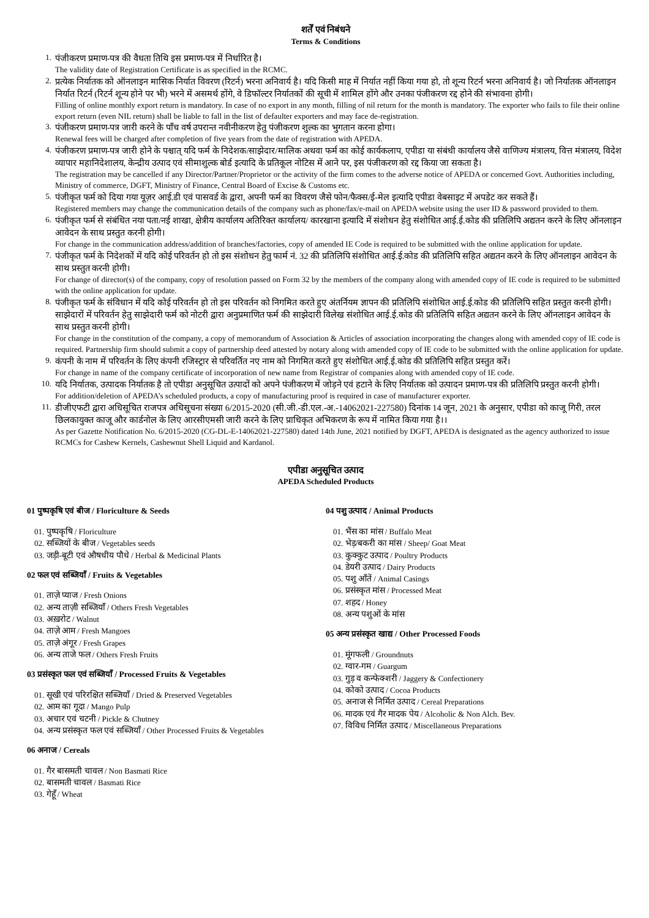शर्तें एवं निबंधने
Terms & Conditions
1. पंजीकरण प्रमाण-पत्र की वैधता तिथि इस प्रमाण-पत्र में निर्धारित है।
The validity date of Registration Certificate is as specified in the RCMC.
2. प्रत्येक निर्यातक को ऑनलाइन मासिक निर्यात विवरण (रिटर्न) भरना अनिवार्य है। यदि किसी माह में निर्यात नहीं किया गया हो, तो शून्य रिटर्न भरना अनिवार्य है। जो निर्यातक ऑनलाइन निर्यात रिटर्न (रिटर्न शून्य होने पर भी) भरने में असमर्थ होंगे, वे डिफॉल्टर निर्यातकों की सूची में शामिल होंगे और उनका पंजीकरण रद्द होने की संभावना होगी।
Filling of online monthly export return is mandatory. In case of no export in any month, filling of nil return for the month is mandatory. The exporter who fails to file their online export return (even NIL return) shall be liable to fall in the list of defaulter exporters and may face de-registration.
3. पंजीकरण प्रमाण-पत्र जारी करने के पाँच वर्ष उपरान्त नवीनीकरण हेतु पंजीकरण शुल्क का भुगतान करना होगा।
Renewal fees will be charged after completion of five years from the date of registration with APEDA.
4. पंजीकरण प्रमाण-पत्र जारी होने के पश्चात् यदि फर्म के निदेशक/साझेदार/मालिक अथवा फर्म का कोई कार्यकलाप, एपीडा या संबंधी कार्यालय जैसे वाणिज्य मंत्रालय, वित्त मंत्रालय, विदेश व्यापार महानिदेशालय, केन्द्रीय उत्पाद एवं सीमाशुल्क बोर्ड इत्यादि के प्रतिकूल नोटिस में आने पर, इस पंजीकरण को रद्द किया जा सकता है।
The registration may be cancelled if any Director/Partner/Proprietor or the activity of the firm comes to the adverse notice of APEDA or concerned Govt. Authorities including, Ministry of commerce, DGFT, Ministry of Finance, Central Board of Excise & Customs etc.
5. पंजीकृत फर्म को दिया गया यूज़र आई.डी एवं पासवर्ड के द्वारा, अपनी फर्म का विवरण जैसे फोन/फैक्स/ई-मेल इत्यादि एपीडा वेबसाइट में अपडेट कर सकते हैं।
Registered members may change the communication details of the company such as phone/fax/e-mail on APEDA website using the user ID & password provided to them.
6. पंजीकृत फर्म से संबंधित नया पता/नई शाखा, क्षेत्रीय कार्यालय अतिरिक्त कार्यालय/ कारखाना इत्यादि में संशोधन हेतु संशोधित आई.ई.कोड की प्रतिलिपि अद्यतन करने के लिए ऑनलाइन आवेदन के साथ प्रस्तुत करनी होगी।
For change in the communication address/addition of branches/factories, copy of amended IE Code is required to be submitted with the online application for update.
7. पंजीकृत फर्म के निदेशकों में यदि कोई परिवर्तन हो तो इस संशोधन हेतु फार्म नं. 32 की प्रतिलिपि संशोधित आई.ई.कोड की प्रतिलिपि सहित अद्यतन करने के लिए ऑनलाइन आवेदन के साथ प्रस्तुत करनी होगी।
For change of director(s) of the company, copy of resolution passed on Form 32 by the members of the company along with amended copy of IE code is required to be submitted with the online application for update.
8. पंजीकृत फर्म के संविधान में यदि कोई परिवर्तन हो तो इस परिवर्तन को निगमित करते हुए अंतर्नियम ज्ञापन की प्रतिलिपि संशोधित आई.ई.कोड की प्रतिलिपि सहित प्रस्तुत करनी होगी। साझेदारों में परिवर्तन हेतु साझेदारी फर्म को नोटरी द्वारा अनुप्रमाणित फर्म की साझेदारी विलेख संशोधित आई.ई.कोड की प्रतिलिपि सहित अद्यतन करने के लिए ऑनलाइन आवेदन के साथ प्रस्तुत करनी होगी।
For change in the constitution of the company, a copy of memorandum of Association & Articles of association incorporating the changes along with amended copy of IE code is required. Partnership firm should submit a copy of partnership deed attested by notary along with amended copy of IE code to be submitted with the online application for update.
9. कंपनी के नाम में परिवर्तन के लिए कंपनी रजिस्ट्रार से परिवर्तित नए नाम को निगमित करते हुए संशोधित आई.ई.कोड की प्रतिलिपि सहित प्रस्तुत करें।
For change in name of the company certificate of incorporation of new name from Registrar of companies along with amended copy of IE code.
10. यदि निर्यातक, उत्पादक निर्यातक है तो एपीडा अनुसूचित उत्पादों को अपने पंजीकरण में जोड़ने एवं हटाने के लिए निर्यातक को उत्पादन प्रमाण-पत्र की प्रतिलिपि प्रस्तुत करनी होगी।
For addition/deletion of APEDA’s scheduled products, a copy of manufacturing proof is required in case of manufacturer exporter.
11. डीजीएफटी द्वारा अधिसूचित राजपत्र अधिसूचना संख्या 6/2015-2020 (सी.जी.-डी.एल.-अ.-14062021-227580) दिनांक 14 जून, 2021 के अनुसार, एपीडा को काजू गिरी, तरल छिलकायुक्त काजू और कार्डनोल के लिए आरसीएमसी जारी करने के लिए प्राधिकृत अभिकरण के रूप में नामित किया गया है।।
As per Gazette Notification No. 6/2015-2020 (CG-DL-E-14062021-227580) dated 14th June, 2021 notified by DGFT, APEDA is designated as the agency authorized to issue RCMCs for Cashew Kernels, Cashewnut Shell Liquid and Kardanol.
एपीडा अनुसूचित उत्पाद
APEDA Scheduled Products
01 पुष्पकृषि एवं बीज / Floriculture & Seeds
01. पुष्पकृषि / Floriculture
02. सब्जियों के बीज / Vegetables seeds
03. जड़ी-बूटी एवं औषधीय पौधे / Herbal & Medicinal Plants
02 फल एवं सब्जियाँ / Fruits & Vegetables
01. ताज़े प्याज / Fresh Onions
02. अन्य ताज़ी सब्जियाँ / Others Fresh Vegetables
03. अख़रोट / Walnut
04. ताज़े आम / Fresh Mangoes
05. ताज़े अंगूर / Fresh Grapes
06. अन्य ताजे फल / Others Fresh Fruits
03 प्रसंस्कृत फल एवं सब्जियाँ / Processed Fruits & Vegetables
01. सूखी एवं परिरक्षित सब्जियाँ / Dried & Preserved Vegetables
02. आम का गूदा / Mango Pulp
03. अचार एवं चटनी / Pickle & Chutney
04. अन्य प्रसंस्कृत फल एवं सब्जियाँ / Other Processed Fruits & Vegetables
06 अनाज / Cereals
01. गैर बासमती चावल / Non Basmati Rice
02. बासमती चावल / Basmati Rice
03. गेहूँ / Wheat
04 पशु उत्पाद / Animal Products
01. भैंस का मांस / Buffalo Meat
02. भेड़/बकरी का मांस / Sheep/ Goat Meat
03. कुक्कुट उत्पाद / Poultry Products
04. डेयरी उत्पाद / Dairy Products
05. पशु आँतें / Animal Casings
06. प्रसंस्कृत मांस / Processed Meat
07. शहद / Honey
08. अन्य पशुओं के मांस
05 अन्य प्रसंस्कृत खाद्य / Other Processed Foods
01. मूंगफली / Groundnuts
02. ग्वार-गम / Guargum
03. गुड़ व कन्फेक्शरी / Jaggery & Confectionery
04. कोको उत्पाद / Cocoa Products
05. अनाज से निर्मित उत्पाद / Cereal Preparations
06. मादक एवं गैर मादक पेय / Alcoholic & Non Alch. Bev.
07. विविध निर्मित उत्पाद / Miscellaneous Preparations